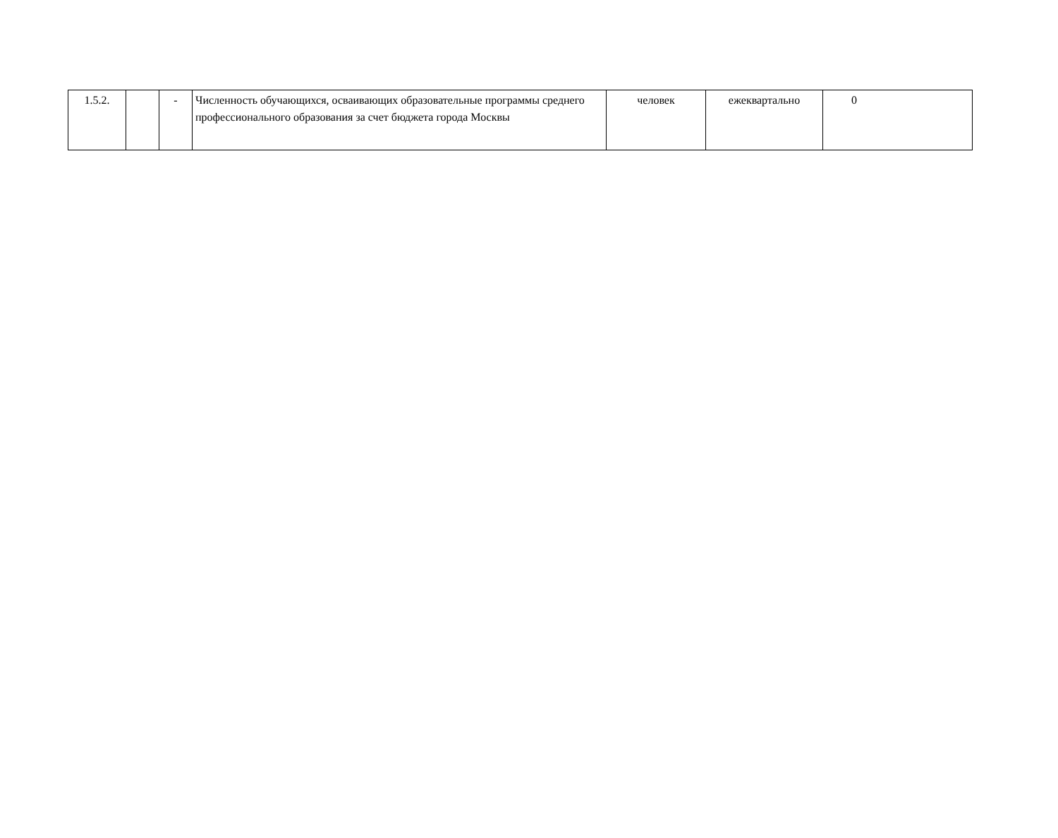| 1.5.2. | | - | Численность обучающихся, осваивающих образовательные программы среднего профессионального образования за счет бюджета города Москвы | человек | ежеквартально | 0 |